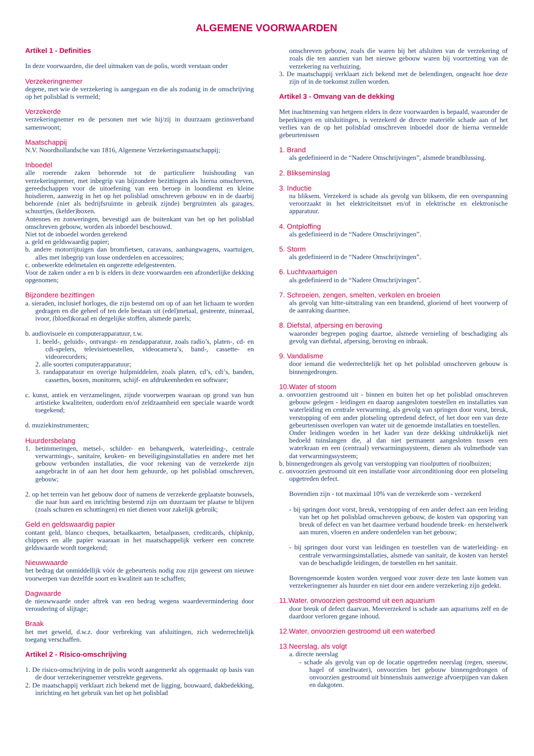ALGEMENE VOORWAARDEN
Artikel 1 - Definities
In deze voorwaarden, die deel uitmaken van de polis, wordt verstaan onder
Verzekeringnemer
degene, met wie de verzekering is aangegaan en die als zodanig in de omschrijving op het polisblad is vermeld;
Verzekerde
verzekeringnemer en de personen met wie hij/zij in duurzaam gezinsverband samenwoont;
Maatschappij
N.V. Noordhollandsche van 1816, Algemene Verzekeringsmaatschappij;
Inboedel
alle roerende zaken behorende tot de particuliere huishouding van verzekeringnemer, met inbegrip van bijzondere bezittingen als hierna omschreven, gereedschappen voor de uitoefening van een beroep in loondienst en kleine huisdieren, aanwezig in het op het polisblad omschreven gebouw en in de daarbij behorende (niet als bedrijfsruimte in gebruik zijnde) bergruimten als garages, schuurtjes, (kelder)boxen.
Antennes en zonweringen, bevestigd aan de buitenkant van het op het polisblad omschreven gebouw, worden als inboedel beschouwd.
Niet tot de inboedel worden gerekend
a. geld en geldswaardig papier;
b. andere motorrijtuigen dan bromfietsen, caravans, aanhangwagens, vaartuigen, alles met inbegrip van losse onderdelen en accessoires;
c. onbewerkte edelmetalen en ongezette edelgesteenten.
Voor de zaken onder a en b is elders in deze voorwaarden een afzonderlijke dekking opgenomen;
Bijzondere bezittingen
a. sieraden, inclusief horloges, die zijn bestemd om op of aan het lichaam te worden gedragen en die geheel of ten dele bestaan uit (edel)metaal, gesteente, mineraal, ivoor, (bloed)koraal en dergelijke stoffen, alsmede parels;
b. audiovisuele en computerapparatuur, t.w.
1. beeld-, geluids-, ontvangst- en zendapparatuur, zoals radio’s, platen-, cd- en cdi-spelers, televisietoestellen, videocamera’s, band-, cassette- en videorecorders;
2. alle soorten computerapparatuur;
3. randapparatuur en overige hulpmiddelen, zoals platen, cd’s, cdi’s, banden, cassettes, boxen, monitoren, schijf- en afdrukeenheden en software;
c. kunst, antiek en verzamelingen, zijnde voorwerpen waaraan op grond van hun artistieke kwaliteiten, ouderdom en/of zeldzaamheid een speciale waarde wordt toegekend;
d. muziekinstrumenten;
Huurdersbelang
1. betimmeringen, metsel-, schilder- en behangwerk, waterleiding-, centrale verwarmings-, sanitaire, keuken- en beveiligingsinstallaties en andere met het gebouw verbonden installaties, die voor rekening van de verzekerde zijn aangebracht in of aan het door hem gehuurde, op het polisblad omschreven, gebouw;
2. op het terrein van het gebouw door of namens de verzekerde geplaatste bouwsels, die naar hun aard en inrichting bestemd zijn om duurzaam ter plaatse te blijven (zoals schuren en schuttingen) en niet dienen voor zakelijk gebruik;
Geld en geldswaardig papier
contant geld, blanco cheques, betaalkaarten, betaalpassen, creditcards, chipknip, chippers en alle papier waaraan in het maatschappelijk verkeer een concrete geldswaarde wordt toegekend;
Nieuwwaarde
het bedrag dat onmiddellijk vóór de gebeurtenis nodig zou zijn geweest om nieuwe voorwerpen van dezelfde soort en kwaliteit aan te schaffen;
Dagwaarde
de nieuwwaarde onder aftrek van een bedrag wegens waardevermindering door veroudering of slijtage;
Braak
het met geweld, d.w.z. door verbreking van afsluitingen, zich wederrechtelijk toegang verschaffen.
Artikel 2 - Risico-omschrijving
1. De risico-omschrijving in de polis wordt aangemerkt als opgemaakt op basis van de door verzekeringnemer verstrekte gegevens.
2. De maatschappij verklaart zich bekend met de ligging, bouwaard, dakbedekking, inrichting en het gebruik van het op het polisblad
omschreven gebouw, zoals die waren bij het afsluiten van de verzekering of zoals die ten aanzien van het nieuwe gebouw waren bij voortzetting van de verzekering na verhuizing.
3. De maatschappij verklaart zich bekend met de belendingen, ongeacht hoe deze zijn of in de toekomst zullen worden.
Artikel 3 - Omvang van de dekking
Met inachtneming van hetgeen elders in deze voorwaarden is bepaald, waaronder de beperkingen en uitsluitingen, is verzekerd de directe materiële schade aan of het verlies van de op het polisblad omschreven inboedel door de hierna vermelde gebeurtenissen
1. Brand
als gedefinieerd in de “Nadere Omschrijvingen”, alsmede brandblussing.
2. Blikseminslag
3. Inductie
na bliksem. Verzekerd is schade als gevolg van bliksem, die een overspanning veroorzaakt in het elektriciteitsnet en/of in elektrische en elektronische apparatuur.
4. Ontploffing
als gedefinieerd in de “Nadere Omschrijvingen”.
5. Storm
als gedefinieerd in de “Nadere Omschrijvingen”.
6. Luchtvaartuigen
als gedefinieerd in de “Nadere Omschrijvingen”.
7. Schroeien, zengen, smelten, verkolen en broeien
als gevolg van hitte-uitstraling van een brandend, gloeiend of heet voorwerp of de aanraking daarmee.
8. Diefstal, afpersing en beroving
waaronder begrepen poging daartoe, alsmede vernieling of beschadiging als gevolg van diefstal, afpersing, beroving en inbraak.
9. Vandalisme
door iemand die wederrechtelijk het op het polisblad omschreven gebouw is binnengedrongen.
10.Water of stoom
a. onvoorzien gestroomd uit - binnen en buiten het op het polisblad omschreven gebouw gelegen - leidingen en daarop aangesloten toestellen en installaties van waterleiding en centrale verwarming, als gevolg van springen door vorst, breuk, verstopping of een ander plotseling optredend defect, of het door een van deze gebeurtenissen overlopen van water uit de genoemde installaties en toestellen.
Onder leidingen worden in het kader van deze dekking uitdrukkelijk niet bedoeld tuinslangen die, al dan niet permanent aangesloten tussen een waterkraan en een (centraal) verwarmingssysteem, dienen als vulmethode van dat verwarmingssysteem;
b. binnengedrongen als gevolg van verstopping van rioolputten of rioolbuizen;
c. onvoorzien gestroomd uit een installatie voor airconditioning door een plotseling opgetreden defect.
Bovendien zijn - tot maximaal 10% van de verzekerde som - verzekerd
- bij springen door vorst, breuk, verstopping of een ander defect aan een leiding van het op het polisblad omschreven gebouw, de kosten van opsporing van breuk of defect en van het daarmee verband houdende breek- en herstelwerk aan muren, vloeren en andere onderdelen van het gebouw;
- bij springen door vorst van leidingen en toestellen van de waterleiding- en centrale verwarmingsinstallaties, alsmede van sanitair, de kosten van herstel van de beschadigde leidingen, de toestellen en het sanitair.
Bovengenoemde kosten worden vergoed voor zover deze ten laste komen van verzekeringnemer als huurder en niet door een andere verzekering zijn gedekt.
11.Water, onvoorzien gestroomd uit een aquarium
door breuk of defect daarvan. Meeverzekerd is schade aan aquariums zelf en de daardoor verloren gegane inhoud.
12.Water, onvoorzien gestroomd uit een waterbed
13.Neerslag, als volgt
a. directe neerslag
- schade als gevolg van op de locatie opgetreden neerslag (regen, sneeuw, hagel of smeltwater), onvoorzien het gebouw binnengedrongen of onvoorzien gestroomd uit binnenshuis aanwezige afvoerpijpen van daken en dakgoten.